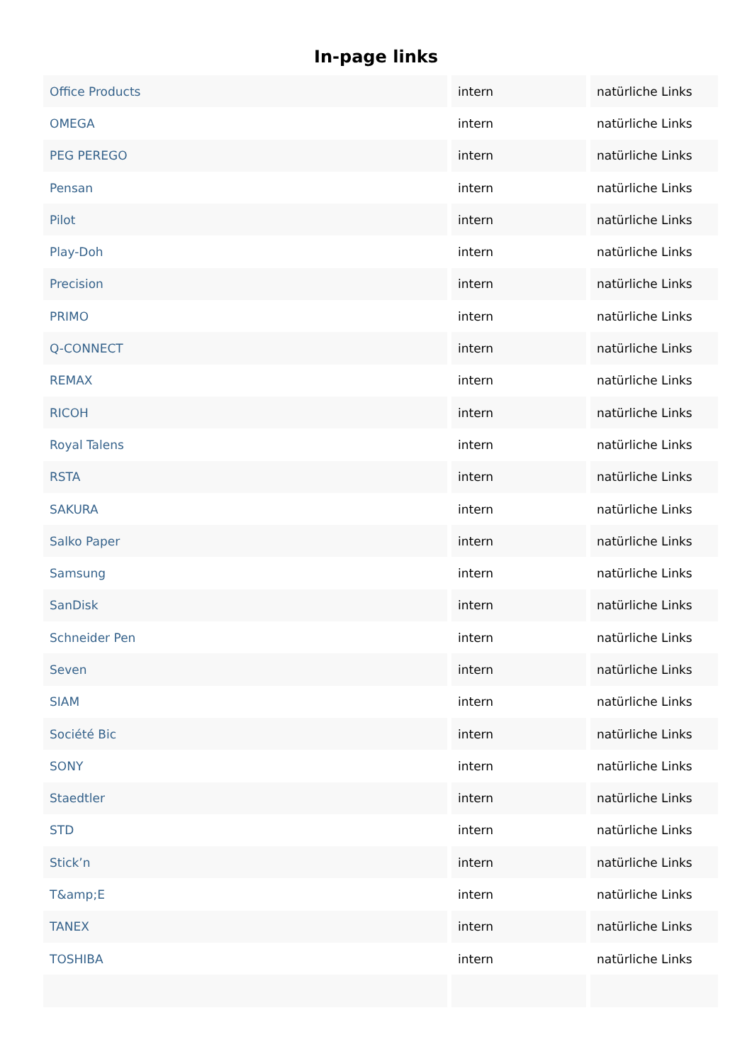In-page links
| Office Products | intern | natürliche Links |
| OMEGA | intern | natürliche Links |
| PEG PEREGO | intern | natürliche Links |
| Pensan | intern | natürliche Links |
| Pilot | intern | natürliche Links |
| Play-Doh | intern | natürliche Links |
| Precision | intern | natürliche Links |
| PRIMO | intern | natürliche Links |
| Q-CONNECT | intern | natürliche Links |
| REMAX | intern | natürliche Links |
| RICOH | intern | natürliche Links |
| Royal Talens | intern | natürliche Links |
| RSTA | intern | natürliche Links |
| SAKURA | intern | natürliche Links |
| Salko Paper | intern | natürliche Links |
| Samsung | intern | natürliche Links |
| SanDisk | intern | natürliche Links |
| Schneider Pen | intern | natürliche Links |
| Seven | intern | natürliche Links |
| SIAM | intern | natürliche Links |
| Société Bic | intern | natürliche Links |
| SONY | intern | natürliche Links |
| Staedtler | intern | natürliche Links |
| STD | intern | natürliche Links |
| Stick’n | intern | natürliche Links |
| T&amp;E | intern | natürliche Links |
| TANEX | intern | natürliche Links |
| TOSHIBA | intern | natürliche Links |